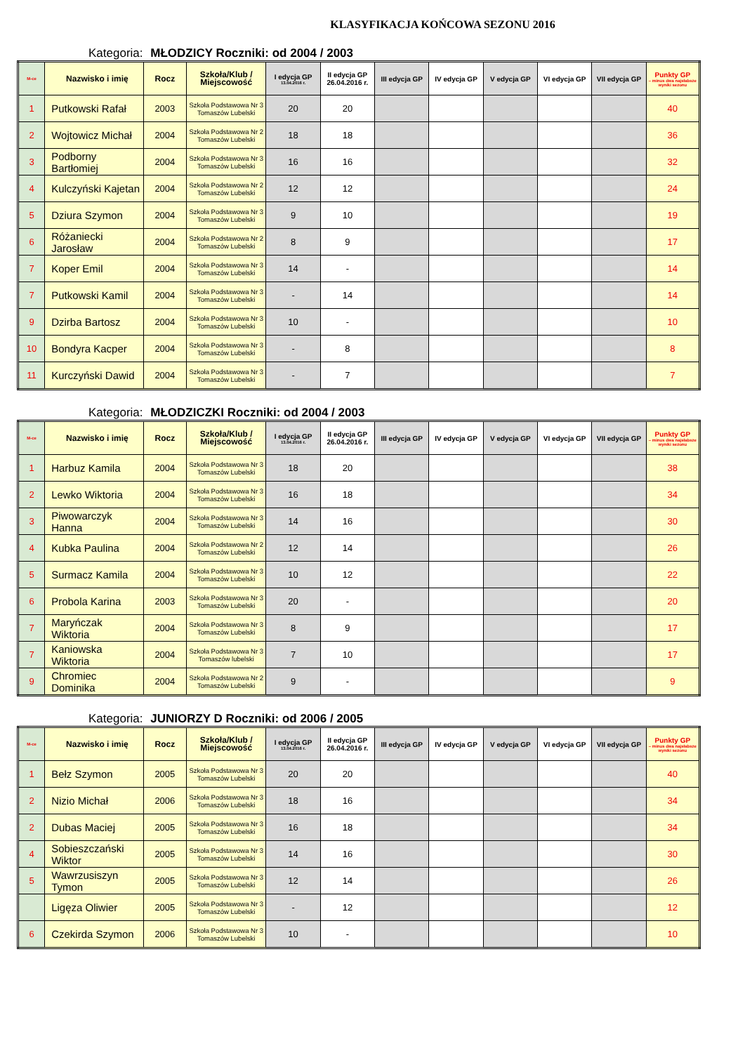KLASYFIKACJA KOŃCOWA SEZONU 2016
Kategoria: MŁODZICY Roczniki: od 2004 / 2003
| M-ce | Nazwisko i imię | Rocz | Szkoła/Klub / Miejscowość | I edycja GP 13.04.2016 r. | II edycja GP 26.04.2016 r. | III edycja GP | IV edycja GP | V edycja GP | VI edycja GP | VII edycja GP | Punkty GP – minus dwa najsłabsze wyniki sezonu |
| --- | --- | --- | --- | --- | --- | --- | --- | --- | --- | --- | --- |
| 1 | Putkowski Rafał | 2003 | Szkoła Podstawowa Nr 3 Tomaszów Lubelski | 20 | 20 | | | | | | 40 |
| 2 | Wojtowicz Michał | 2004 | Szkoła Podstawowa Nr 2 Tomaszów Lubelski | 18 | 18 | | | | | | 36 |
| 3 | Podborny Bartłomiej | 2004 | Szkoła Podstawowa Nr 3 Tomaszów Lubelski | 16 | 16 | | | | | | 32 |
| 4 | Kulczyński Kajetan | 2004 | Szkoła Podstawowa Nr 2 Tomaszów Lubelski | 12 | 12 | | | | | | 24 |
| 5 | Dziura Szymon | 2004 | Szkoła Podstawowa Nr 3 Tomaszów Lubelski | 9 | 10 | | | | | | 19 |
| 6 | Różaniecki Jarosław | 2004 | Szkoła Podstawowa Nr 2 Tomaszów Lubelski | 8 | 9 | | | | | | 17 |
| 7 | Koper Emil | 2004 | Szkoła Podstawowa Nr 3 Tomaszów Lubelski | 14 | - | | | | | | 14 |
| 7 | Putkowski Kamil | 2004 | Szkoła Podstawowa Nr 3 Tomaszów Lubelski | - | 14 | | | | | | 14 |
| 9 | Dzirba Bartosz | 2004 | Szkoła Podstawowa Nr 3 Tomaszów Lubelski | 10 | - | | | | | | 10 |
| 10 | Bondyra Kacper | 2004 | Szkoła Podstawowa Nr 3 Tomaszów Lubelski | - | 8 | | | | | | 8 |
| 11 | Kurczyński Dawid | 2004 | Szkoła Podstawowa Nr 3 Tomaszów Lubelski | - | 7 | | | | | | 7 |
Kategoria: MŁODZICZKI Roczniki: od 2004 / 2003
| M-ce | Nazwisko i imię | Rocz | Szkoła/Klub / Miejscowość | I edycja GP 13.04.2016 r. | II edycja GP 26.04.2016 r. | III edycja GP | IV edycja GP | V edycja GP | VI edycja GP | VII edycja GP | Punkty GP – minus dwa najsłabsze wyniki sezonu |
| --- | --- | --- | --- | --- | --- | --- | --- | --- | --- | --- | --- |
| 1 | Harbuz Kamila | 2004 | Szkoła Podstawowa Nr 3 Tomaszów Lubelski | 18 | 20 | | | | | | 38 |
| 2 | Lewko Wiktoria | 2004 | Szkoła Podstawowa Nr 3 Tomaszów Lubelski | 16 | 18 | | | | | | 34 |
| 3 | Piwowarczyk Hanna | 2004 | Szkoła Podstawowa Nr 3 Tomaszów Lubelski | 14 | 16 | | | | | | 30 |
| 4 | Kubka Paulina | 2004 | Szkoła Podstawowa Nr 2 Tomaszów Lubelski | 12 | 14 | | | | | | 26 |
| 5 | Surmacz Kamila | 2004 | Szkoła Podstawowa Nr 3 Tomaszów Lubelski | 10 | 12 | | | | | | 22 |
| 6 | Probola Karina | 2003 | Szkoła Podstawowa Nr 3 Tomaszów Lubelski | 20 | - | | | | | | 20 |
| 7 | Maryńczak Wiktoria | 2004 | Szkoła Podstawowa Nr 3 Tomaszów Lubelski | 8 | 9 | | | | | | 17 |
| 7 | Kaniowska Wiktoria | 2004 | Szkoła Podstawowa Nr 3 Tomaszów lubelski | 7 | 10 | | | | | | 17 |
| 9 | Chromiec Dominika | 2004 | Szkoła Podstawowa Nr 2 Tomaszów Lubelski | 9 | - | | | | | | 9 |
Kategoria: JUNIORZY D Roczniki: od 2006 / 2005
| M-ce | Nazwisko i imię | Rocz | Szkoła/Klub / Miejscowość | I edycja GP 13.04.2016 r. | II edycja GP 26.04.2016 r. | III edycja GP | IV edycja GP | V edycja GP | VI edycja GP | VII edycja GP | Punkty GP – minus dwa najsłabsze wyniki sezonu |
| --- | --- | --- | --- | --- | --- | --- | --- | --- | --- | --- | --- |
| 1 | Bełz Szymon | 2005 | Szkoła Podstawowa Nr 3 Tomaszów Lubelski | 20 | 20 | | | | | | 40 |
| 2 | Nizio Michał | 2006 | Szkoła Podstawowa Nr 3 Tomaszów Lubelski | 18 | 16 | | | | | | 34 |
| 2 | Dubas Maciej | 2005 | Szkoła Podstawowa Nr 3 Tomaszów Lubelski | 16 | 18 | | | | | | 34 |
| 4 | Sobieszczański Wiktor | 2005 | Szkoła Podstawowa Nr 3 Tomaszów Lubelski | 14 | 16 | | | | | | 30 |
| 5 | Wawrzusiszyn Tymon | 2005 | Szkoła Podstawowa Nr 3 Tomaszów Lubelski | 12 | 14 | | | | | | 26 |
| | Ligęza Oliwier | 2005 | Szkoła Podstawowa Nr 3 Tomaszów Lubelski | - | 12 | | | | | | 12 |
| 6 | Czekirda Szymon | 2006 | Szkoła Podstawowa Nr 3 Tomaszów Lubelski | 10 | - | | | | | | 10 |